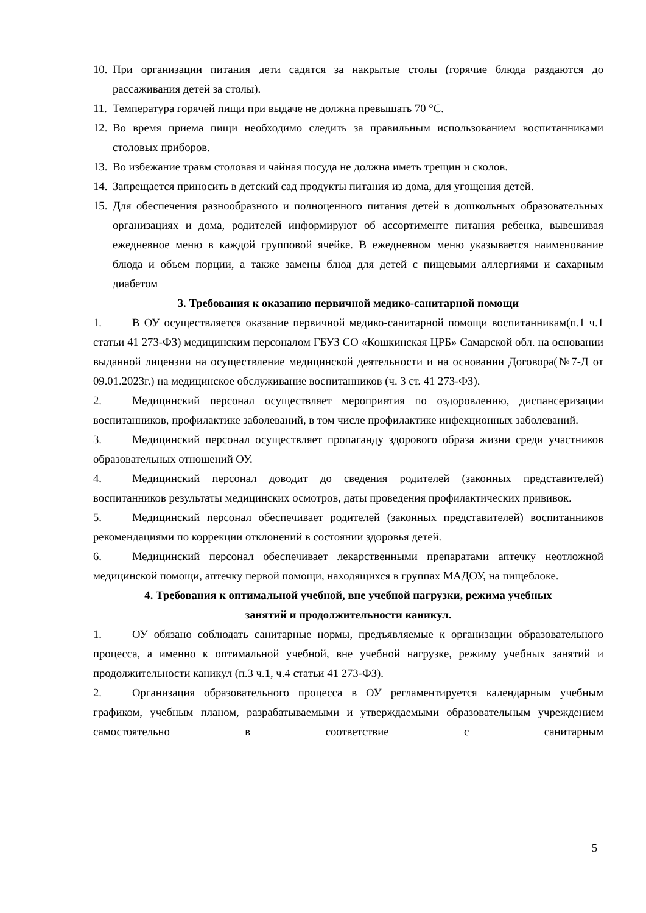10. При организации питания дети садятся за накрытые столы (горячие блюда раздаются до рассаживания детей за столы).
11. Температура горячей пищи при выдаче не должна превышать 70 °С.
12. Во время приема пищи необходимо следить за правильным использованием воспитанниками столовых приборов.
13. Во избежание травм столовая и чайная посуда не должна иметь трещин и сколов.
14. Запрещается приносить в детский сад продукты питания из дома, для угощения детей.
15. Для обеспечения разнообразного и полноценного питания детей в дошкольных образовательных организациях и дома, родителей информируют об ассортименте питания ребенка, вывешивая ежедневное меню в каждой групповой ячейке. В ежедневном меню указывается наименование блюда и объем порции, а также замены блюд для детей с пищевыми аллергиями и сахарным диабетом
3. Требования к оказанию первичной медико-санитарной помощи
1. В ОУ осуществляется оказание первичной медико-санитарной помощи воспитанникам(п.1 ч.1 статьи 41 273-ФЗ) медицинским персоналом ГБУЗ СО «Кошкинская ЦРБ» Самарской обл. на основании выданной лицензии на осуществление медицинской деятельности и на основании Договора(№7-Д от 09.01.2023г.) на медицинское обслуживание воспитанников (ч. 3 ст. 41 273-ФЗ).
2. Медицинский персонал осуществляет мероприятия по оздоровлению, диспансеризации воспитанников, профилактике заболеваний, в том числе профилактике инфекционных заболеваний.
3. Медицинский персонал осуществляет пропаганду здорового образа жизни среди участников образовательных отношений ОУ.
4. Медицинский персонал доводит до сведения родителей (законных представителей) воспитанников результаты медицинских осмотров, даты проведения профилактических прививок.
5. Медицинский персонал обеспечивает родителей (законных представителей) воспитанников рекомендациями по коррекции отклонений в состоянии здоровья детей.
6. Медицинский персонал обеспечивает лекарственными препаратами аптечку неотложной медицинской помощи, аптечку первой помощи, находящихся в группах МАДОУ, на пищеблоке.
4. Требования к оптимальной учебной, вне учебной нагрузки, режима учебных
занятий и продолжительности каникул.
1. ОУ обязано соблюдать санитарные нормы, предъявляемые к организации образовательного процесса, а именно к оптимальной учебной, вне учебной нагрузке, режиму учебных занятий и продолжительности каникул (п.3 ч.1, ч.4 статьи 41 273-ФЗ).
2. Организация образовательного процесса в ОУ регламентируется календарным учебным графиком, учебным планом, разрабатываемыми и утверждаемыми образовательным учреждением самостоятельно в соответствие с санитарным
5